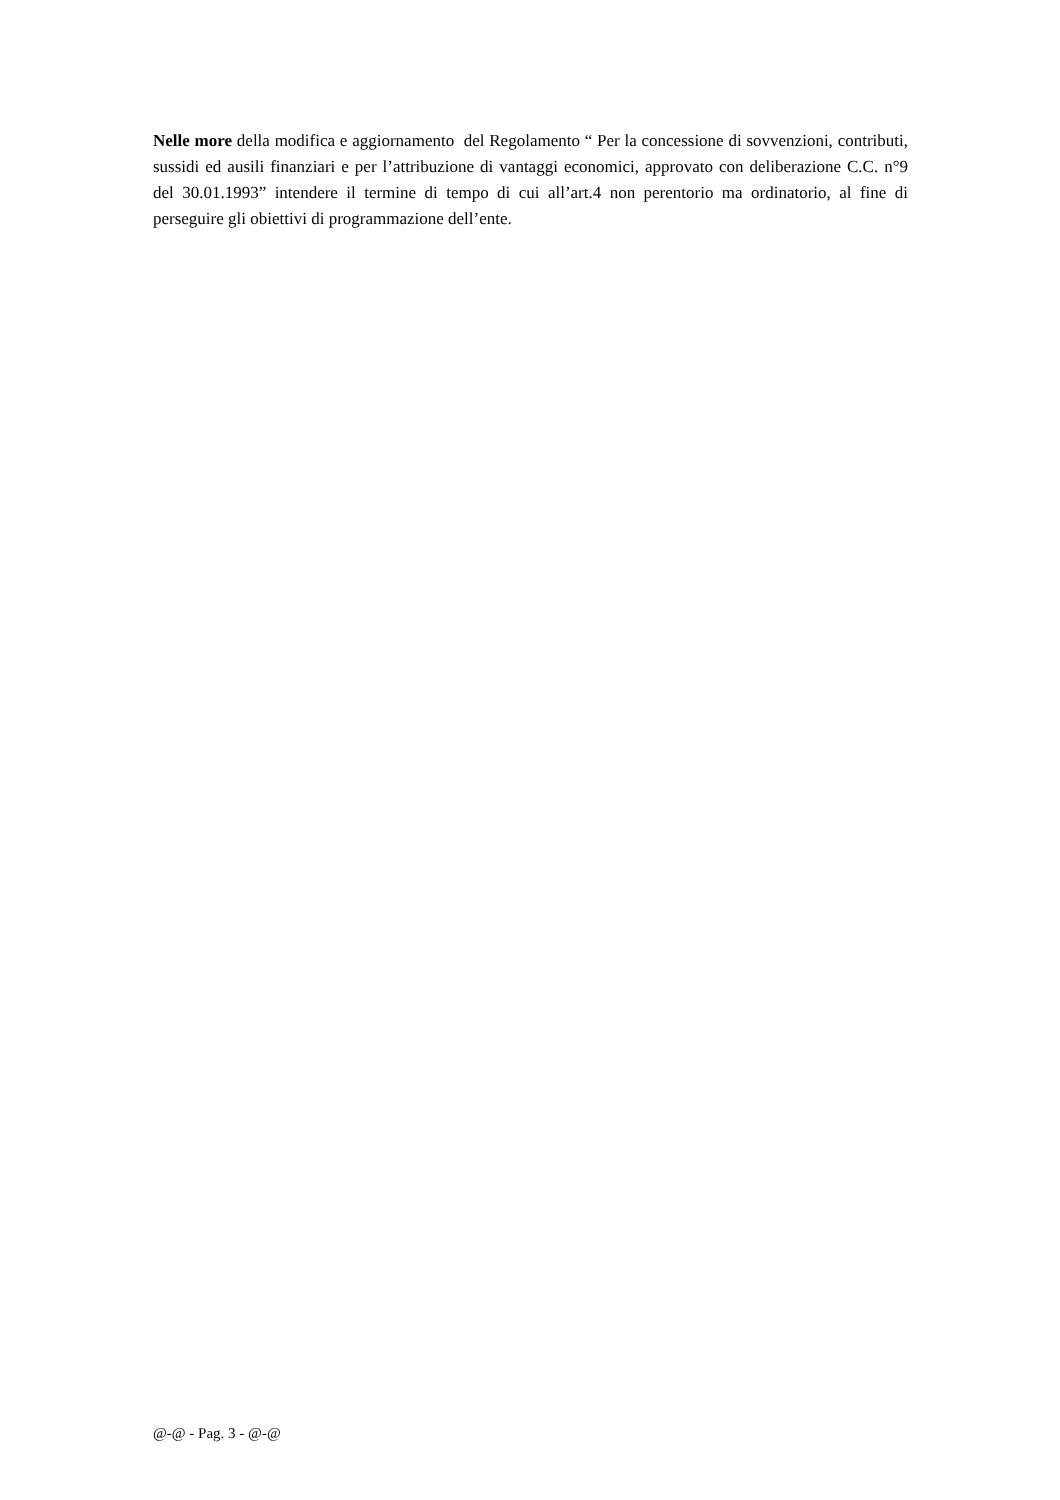Nelle more della modifica e aggiornamento del Regolamento “ Per la concessione di sovvenzioni, contributi, sussidi ed ausili finanziari e per l’attribuzione di vantaggi economici, approvato con deliberazione C.C. n°9 del 30.01.1993” intendere il termine di tempo di cui all’art.4 non perentorio ma ordinatorio, al fine di perseguire gli obiettivi di programmazione dell’ente.
@-@ - Pag. 3 - @-@